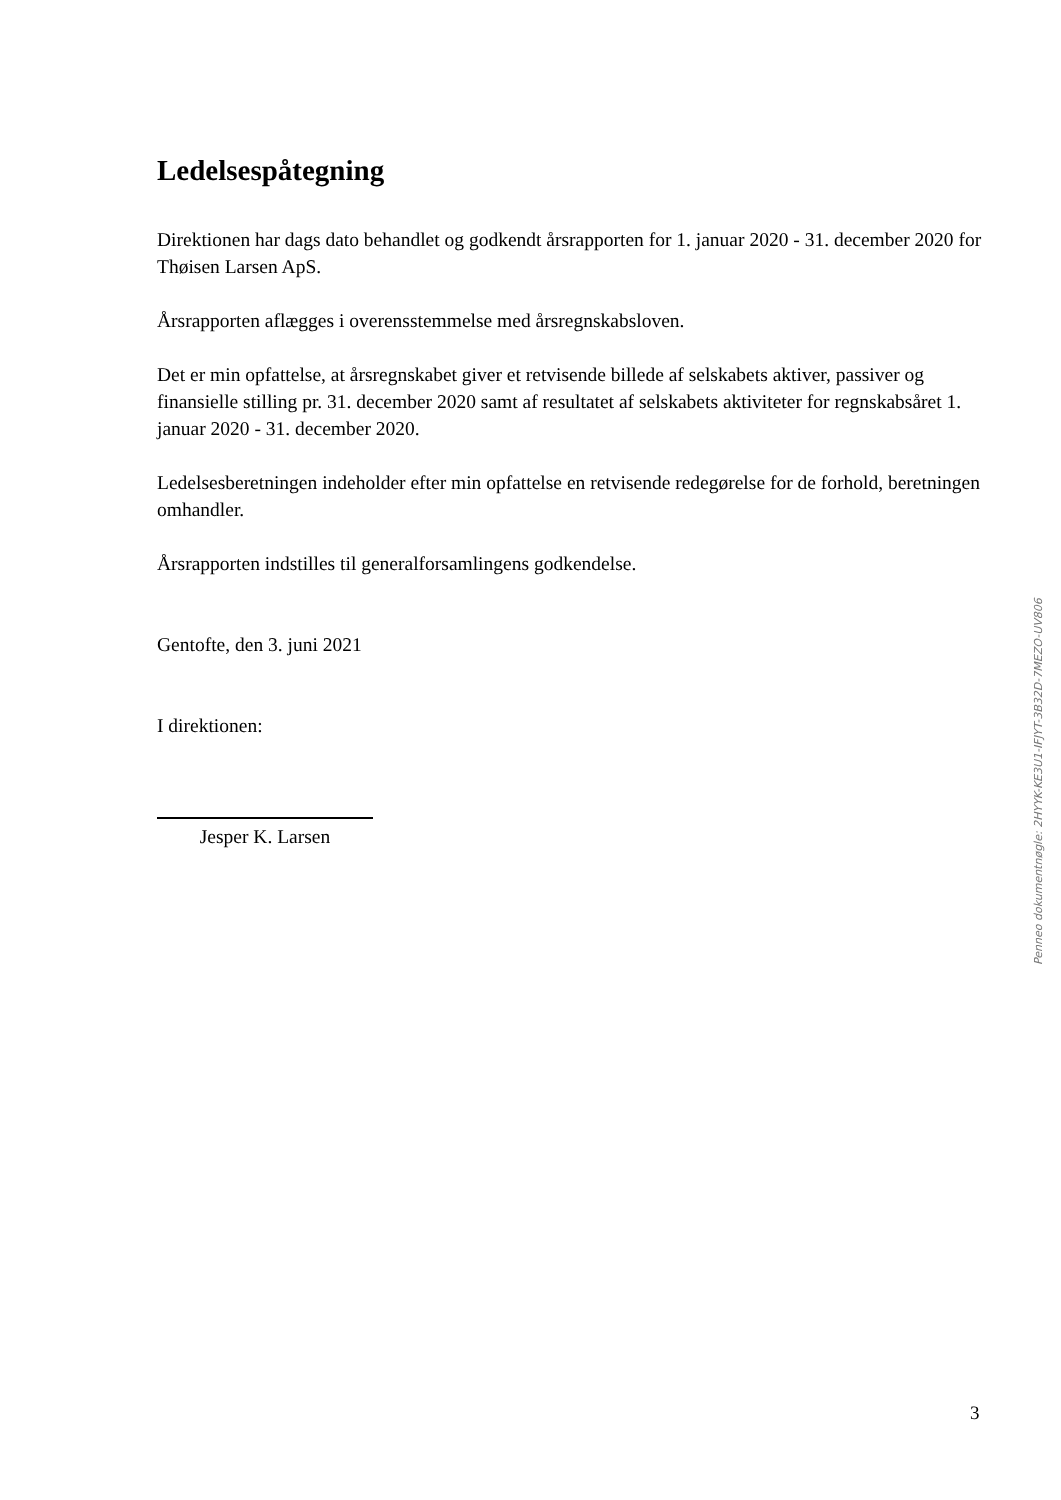Ledelsespåtegning
Direktionen har dags dato behandlet og godkendt årsrapporten for 1. januar 2020 - 31. december 2020 for Thøisen Larsen ApS.
Årsrapporten aflægges i overensstemmelse med årsregnskabsloven.
Det er min opfattelse, at årsregnskabet giver et retvisende billede af selskabets aktiver, passiver og finansielle stilling pr. 31. december 2020 samt af resultatet af selskabets aktiviteter for regnskabsåret 1. januar 2020 - 31. december 2020.
Ledelsesberetningen indeholder efter min opfattelse en retvisende redegørelse for de forhold, beretningen omhandler.
Årsrapporten indstilles til generalforsamlingens godkendelse.
Gentofte, den 3. juni 2021
I direktionen:
Jesper K. Larsen
Penneo dokumentnøgle: 2HYYK-KE3U1-IFJYT-3B32D-7MEZO-UV806
3